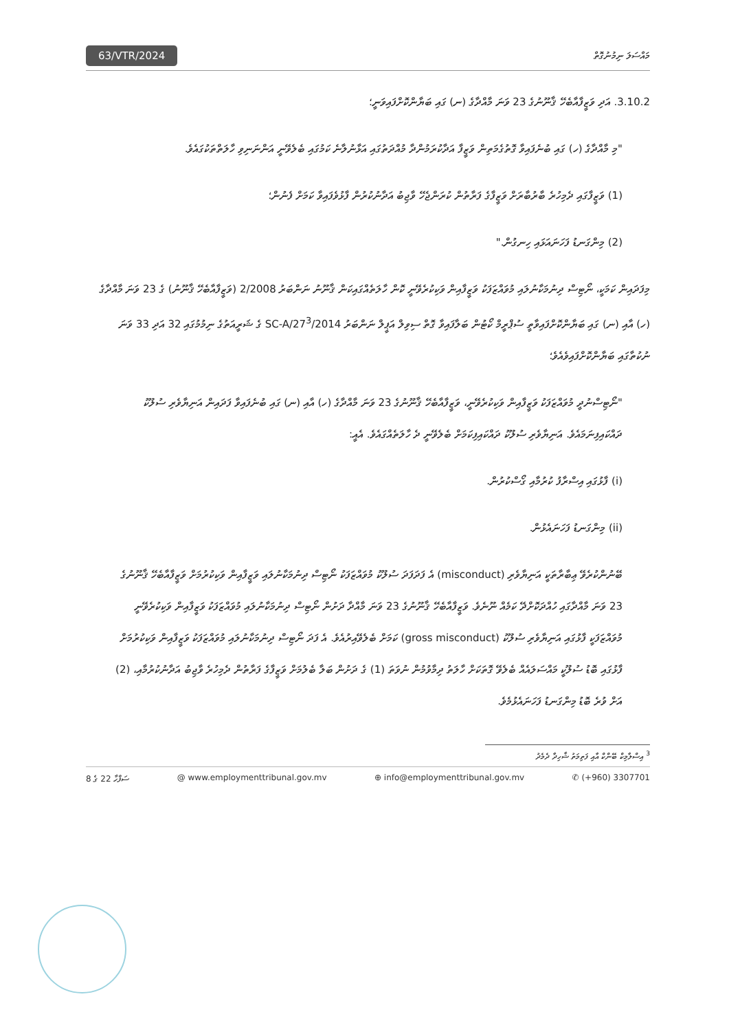63/VTR/2024
މައްސަލަ ނިމުނުގޮތް
3.10.2. އަދި ވަޒީފާއާބެހޭ ޤާނޫނުގެ 23 ވަނަ މާއްދާގެ (ނ) ގައި ބަޔާންކޮށްފައިވަނީ؛
"މި މާއްދާގެ (ހ) ގައި ބުނެފައިވާ ގޮތުގެމަތިން ވަޒީފާ އަދާކުރަމުންދާ މުއްދަތުގައި އަޅާނުލާނެ ކަމުގައި ބެލެވޭނީ އަންނަނިވި ހާލަތްތަކުގައެވެ.
(1) ވަޒީފާގައި ދެމިހުރެ ބާރުބާރަށް ވަޒީފާގެ ފަރާތުން ކުރަންޖެހޭ ވާޖިބު އަދާނުކުރުން ފާޅުވެފައިވާ ކަމަށް ފެނުން؛
(2) މިންގަނޑު ފަހަނައަޅައި ހިނގުން."
މިފަދައިން ކަމަކީ، ނޯޓިސް ދިނުމަކާނުލައި މުވައްޒަފަކު ވަޒީފާއިން ވަކިކުރެވޭނީ ކޮން ހާލަތެއްގައިކަން ޤާނޫނު ނަންބަރު 2/2008 (ވަޒީފާއާބެހޭ ޤާނޫނު) ގެ 23 ވަނަ މާއްދާގެ (ހ) އާއި (ނ) ގައި ބަޔާންކޮށްފައިވާތީ ސުޕްރީމް ކޯޓުން ބަލާފައިވާ ގޮތް ސިވިލް އަޕީލް ނަންބަރު 2014/SC-A/27<sup>3</sup> ގެ ޝަރީއަތުގެ ނިމުމުގައި 32 އަދި 33 ވަނަ ނުކުތާގައި ބަޔާންކޮށްފައިވެއެވެ؛
"ނޯޓިސްނުދީ މުވައްޒަފަކު ވަޒީފާއިން ވަކިކުރެވޭނީ، ވަޒީފާއާބެހޭ ޤާނޫނުގެ 23 ވަނަ މާއްދާގެ (ހ) އާއި (ނ) ގައި ބުނެފައިވާ ފަދައިން އަނިޔާވެރި ސުލޫކު ދައްކައިފިނަމައެވެ. އަނިޔާވެރި ސުލޫކު ދައްކައިފިކަމަށް ބެލެވޭނީ ދެ ހާލަތެއްގައެވެ. އެއީ:
(i) ފާޅުގައި އިސްރާފު ކުރުމާއި ގޯސްކުރުން.
(ii) މިންގަނޑު ފަހަނައެޅުން.
ބޭނުންކުރެވޭ ޢިބާރާތަކީ އަނިޔާވެރި (misconduct) އެ ފަދަފަދަ ސުލޫކު މުވައްޒަފަކު ނޯޓިސް ދިނުމަކާނުލައި ވަޒީފާއިން ވަކިކުރުމަށް ވަޒީފާއާބެހޭ ޤާނޫނުގެ 23 ވަނަ މާއްދާގައި ހުއްދަކޮށްދޭ ކަމެއް ނޫނެވެ. ވަޒީފާއާބެހޭ ޤާނޫނުގެ 23 ވަނަ މާއްދާ ދަށުން ނޯޓިސް ދިނުމަކާނުލައި މުވައްޒަފަކު ވަޒީފާއިން ވަކިކުރެވޭނީ މުވައްޒަފަކީ ފާޅުގައި އަނިޔާވެރި ސުލޫކު (gross misconduct) ކަމަށް ބެލެވޭއިރުއެވެ. އެ ފަދަ ނޯޓިސް ދިނުމަކާނުލައި މުވައްޒަފަކު ވަޒީފާއިން ވަކިކުރުމަށް ފާޅުގައި ބޮޑު ސުލޫކީ މައްސަލައެއް ބެލެވޭ ގޮތަކަށް ހާލަތު ދިމާވުމުން ނުވަތަ (1) ގެ ދަށުން ބަލާ ބެލުމަށް ވަޒީފާގެ ފަރާތުން ދެމިހުރެ ވާޖިބު އަދާނުކުރުމާއި، (2) އަށް ވުރެ ބޮޑު މިންގަނޑު ފަހަނައެޅުމެވެ.
<sup>3</sup> އިސްލާމިކް ބޭންކް އާއި ފަތިމަތު ޝާހިދާ ދެމެދު
ސަފްހާ 22 ގެ 8 @ www.employmenttribunal.gov.mv ⊕ info@employmenttribunal.gov.mv ✆ (+960) 3307701